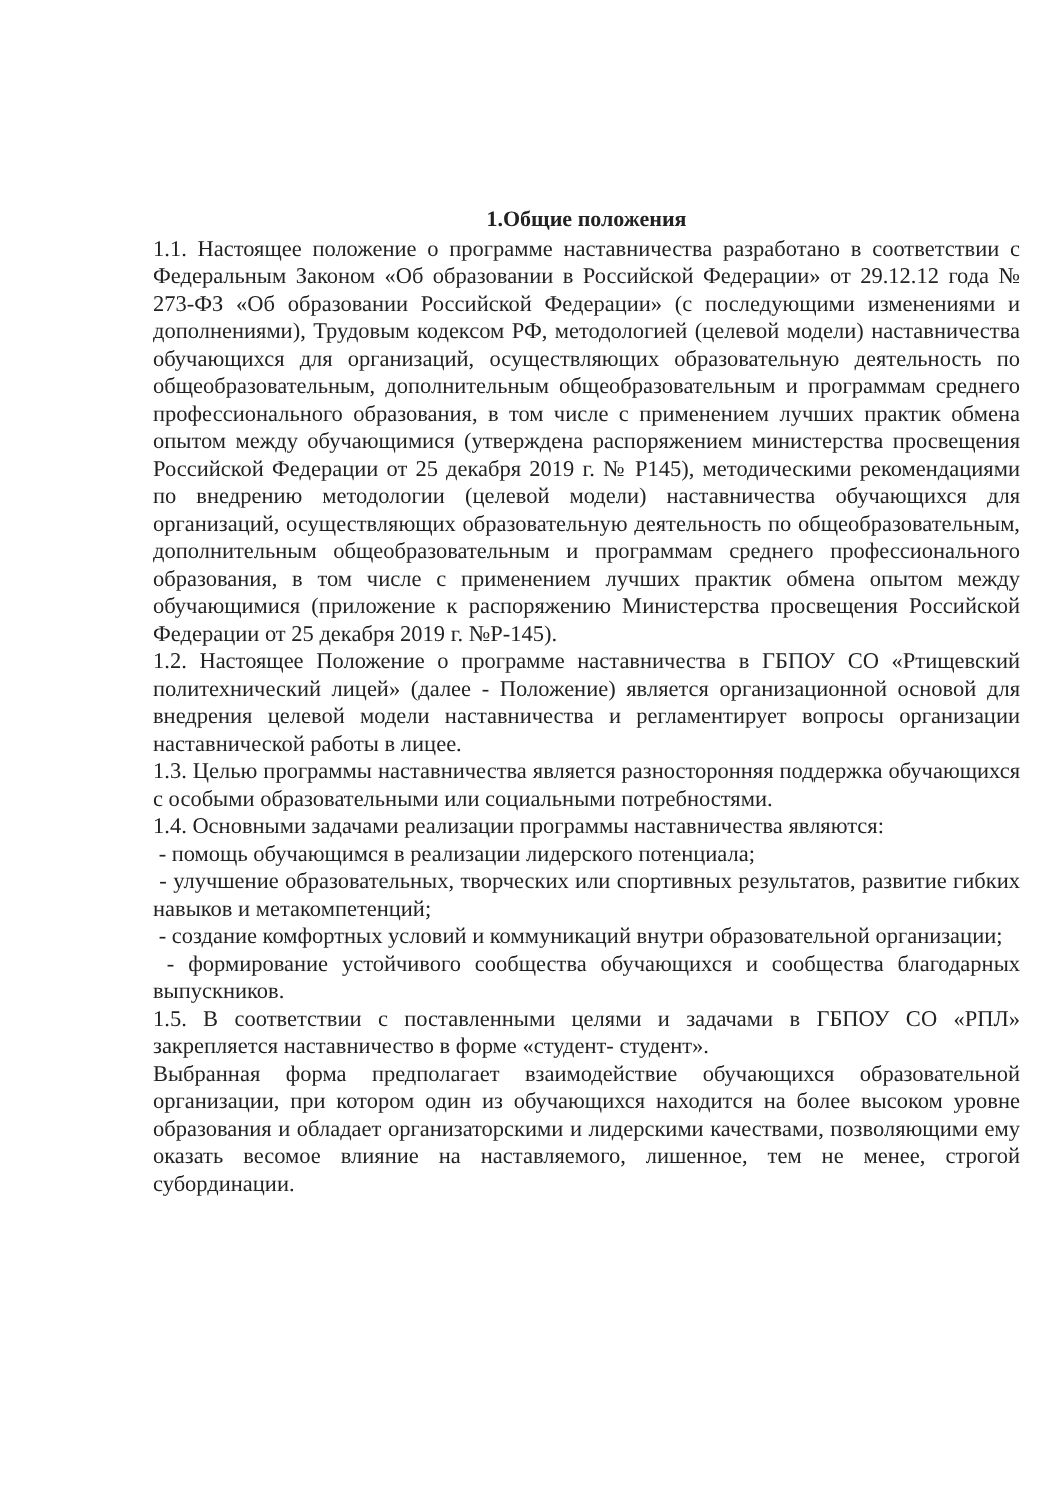1.Общие положения
1.1. Настоящее положение о программе наставничества разработано в соответствии с Федеральным Законом «Об образовании в Российской Федерации» от 29.12.12 года № 273-ФЗ «Об образовании Российской Федерации» (с последующими изменениями и дополнениями), Трудовым кодексом РФ, методологией (целевой модели) наставничества обучающихся для организаций, осуществляющих образовательную деятельность по общеобразовательным, дополнительным общеобразовательным и программам среднего профессионального образования, в том числе с применением лучших практик обмена опытом между обучающимися (утверждена распоряжением министерства просвещения Российской Федерации от 25 декабря 2019 г. № Р145), методическими рекомендациями по внедрению методологии (целевой модели) наставничества обучающихся для организаций, осуществляющих образовательную деятельность по общеобразовательным, дополнительным общеобразовательным и программам среднего профессионального образования, в том числе с применением лучших практик обмена опытом между обучающимися (приложение к распоряжению Министерства просвещения Российской Федерации от 25 декабря 2019 г. №Р-145).
1.2. Настоящее Положение о программе наставничества в ГБПОУ СО «Ртищевский политехнический лицей» (далее - Положение) является организационной основой для внедрения целевой модели наставничества и регламентирует вопросы организации наставнической работы в лицее.
1.3. Целью программы наставничества является разносторонняя поддержка обучающихся с особыми образовательными или социальными потребностями.
1.4. Основными задачами реализации программы наставничества являются:
- помощь обучающимся в реализации лидерского потенциала;
- улучшение образовательных, творческих или спортивных результатов, развитие гибких навыков и метакомпетенций;
- создание комфортных условий и коммуникаций внутри образовательной организации;
- формирование устойчивого сообщества обучающихся и сообщества благодарных выпускников.
1.5. В соответствии с поставленными целями и задачами в ГБПОУ СО «РПЛ» закрепляется наставничество в форме «студент- студент».
Выбранная форма предполагает взаимодействие обучающихся образовательной организации, при котором один из обучающихся находится на более высоком уровне образования и обладает организаторскими и лидерскими качествами, позволяющими ему оказать весомое влияние на наставляемого, лишенное, тем не менее, строгой субординации.